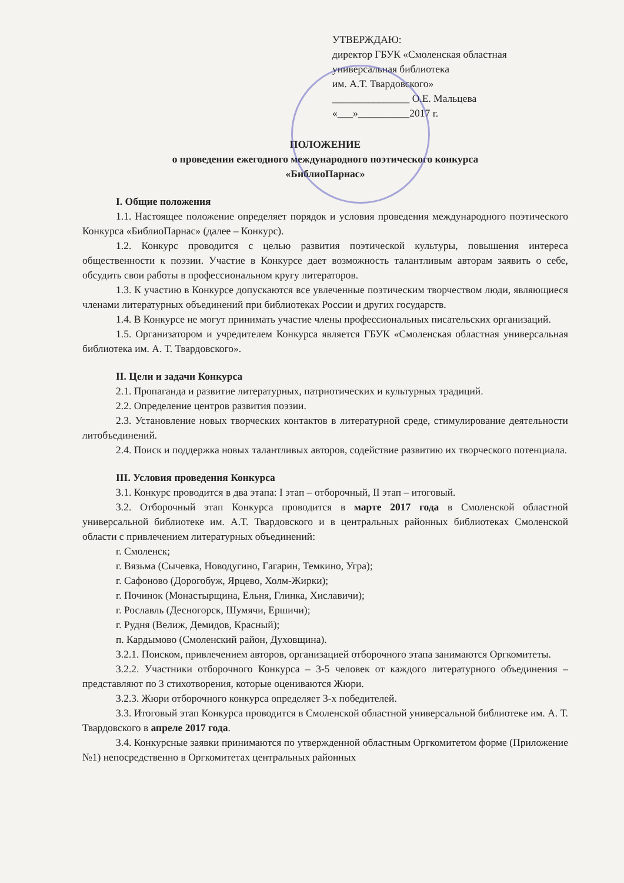УТВЕРЖДАЮ:
директор ГБУК «Смоленская областная
универсальная библиотека
им. А.Т. Твардовского»
_______________ О.Е. Мальцева
«___»__________2017 г.
ПОЛОЖЕНИЕ
о проведении ежегодного международного поэтического конкурса
«БиблиоПарнас»
I. Общие положения
1.1. Настоящее положение определяет порядок и условия проведения международного поэтического Конкурса «БиблиоПарнас» (далее – Конкурс).
1.2. Конкурс проводится с целью развития поэтической культуры, повышения интереса общественности к поэзии. Участие в Конкурсе дает возможность талантливым авторам заявить о себе, обсудить свои работы в профессиональном кругу литераторов.
1.3. К участию в Конкурсе допускаются все увлеченные поэтическим творчеством люди, являющиеся членами литературных объединений при библиотеках России и других государств.
1.4. В Конкурсе не могут принимать участие члены профессиональных писательских организаций.
1.5. Организатором и учредителем Конкурса является ГБУК «Смоленская областная универсальная библиотека им. А. Т. Твардовского».
II. Цели и задачи Конкурса
2.1. Пропаганда и развитие литературных, патриотических и культурных традиций.
2.2. Определение центров развития поэзии.
2.3. Установление новых творческих контактов в литературной среде, стимулирование деятельности литобъединений.
2.4. Поиск и поддержка новых талантливых авторов, содействие развитию их творческого потенциала.
III. Условия проведения Конкурса
3.1. Конкурс проводится в два этапа: I этап – отборочный, II этап – итоговый.
3.2. Отборочный этап Конкурса проводится в марте 2017 года в Смоленской областной универсальной библиотеке им. А.Т. Твардовского и в центральных районных библиотеках Смоленской области с привлечением литературных объединений:
г. Смоленск;
г. Вязьма (Сычевка, Новодугино, Гагарин, Темкино, Угра);
г. Сафоново (Дорогобуж, Ярцево, Холм-Жирки);
г. Починок (Монастырщина, Ельня, Глинка, Хиславичи);
г. Рославль (Десногорск, Шумячи, Ершичи);
г. Рудня (Велиж, Демидов, Красный);
п. Кардымово (Смоленский район, Духовщина).
3.2.1. Поиском, привлечением авторов, организацией отборочного этапа занимаются Оргкомитеты.
3.2.2. Участники отборочного Конкурса – 3-5 человек от каждого литературного объединения – представляют по 3 стихотворения, которые оцениваются Жюри.
3.2.3. Жюри отборочного конкурса определяет 3-х победителей.
3.3. Итоговый этап Конкурса проводится в Смоленской областной универсальной библиотеке им. А. Т. Твардовского в апреле 2017 года.
3.4. Конкурсные заявки принимаются по утвержденной областным Оргкомитетом форме (Приложение №1) непосредственно в Оргкомитетах центральных районных